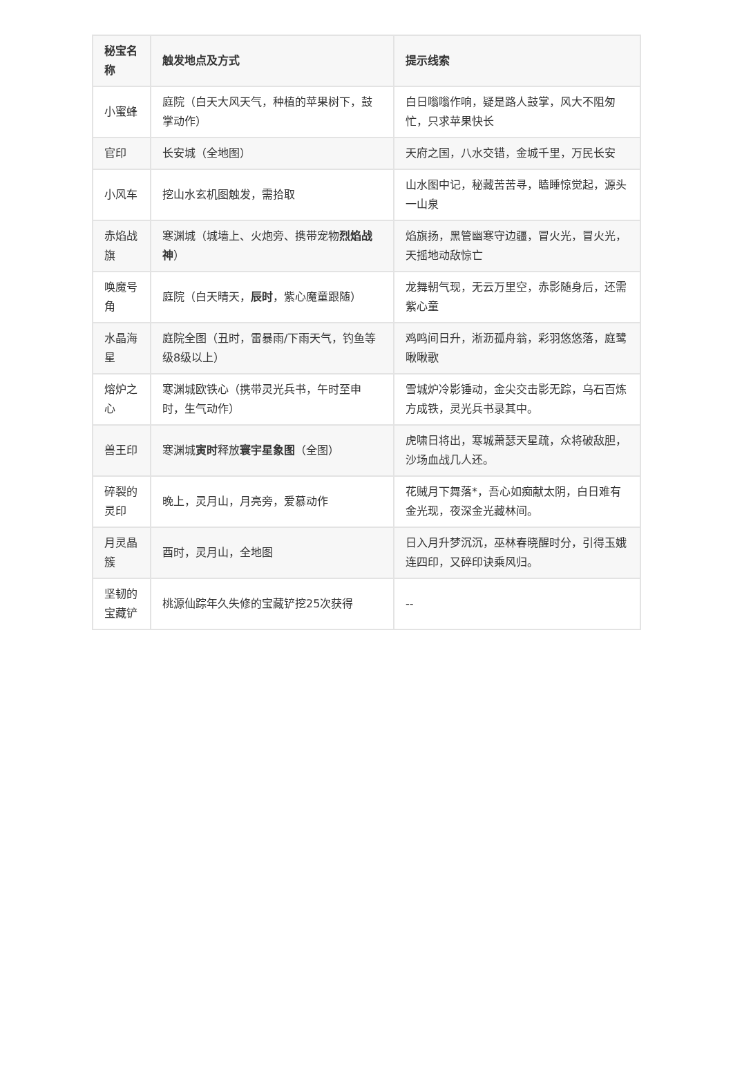| 秘宝名称 | 触发地点及方式 | 提示线索 |
| --- | --- | --- |
| 小蜜蜂 | 庭院（白天大风天气，种植的苹果树下，鼓掌动作） | 白日嗡嗡作响，疑是路人鼓掌，风大不阻匆忙，只求苹果快长 |
| 官印 | 长安城（全地图） | 天府之国，八水交错，金城千里，万民长安 |
| 小风车 | 挖山水玄机图触发，需拾取 | 山水图中记，秘藏苦苦寻，瞌睡惊觉起，源头一山泉 |
| 赤焰战旗 | 寒渊城（城墙上、火炮旁、携带宠物 烈焰战神 ） | 焰旗扬，黑管幽寒守边疆，冒火光，冒火光，天摇地动敌惊亡 |
| 唤魔号角 | 庭院（白天晴天， 辰时 ，紫心魔童跟随） | 龙舞朝气现，无云万里空，赤影随身后，还需紫心童 |
| 水晶海星 | 庭院全图（丑时，雷暴雨/下雨天气，钓鱼等级8级以上） | 鸡鸣间日升，淅沥孤舟翁，彩羽悠悠落，庭鹭啾啾歌 |
| 熔炉之心 | 寒渊城欧铁心（携带灵光兵书，午时至申时，生气动作） | 雪城炉冷影锤动，金尖交击影无踪，乌石百炼方成铁，灵光兵书录其中。 |
| 兽王印 | 寒渊城 寅时 释放 寰宇星象图 （全图） | 虎啸日将出，寒城萧瑟天星疏，众将破敌胆，沙场血战几人还。 |
| 碎裂的灵印 | 晚上，灵月山，月亮旁，爱慕动作 | 花贼月下舞落*，吾心如痴献太阴，白日难有金光现，夜深金光藏林间。 |
| 月灵晶簇 | 酉时，灵月山，全地图 | 日入月升梦沉沉，巫林春晓醒时分，引得玉娥连四印，又碎印诀乘风归。 |
| 坚韧的宝藏铲 | 桃源仙踪年久失修的宝藏铲挖25次获得 | -- |